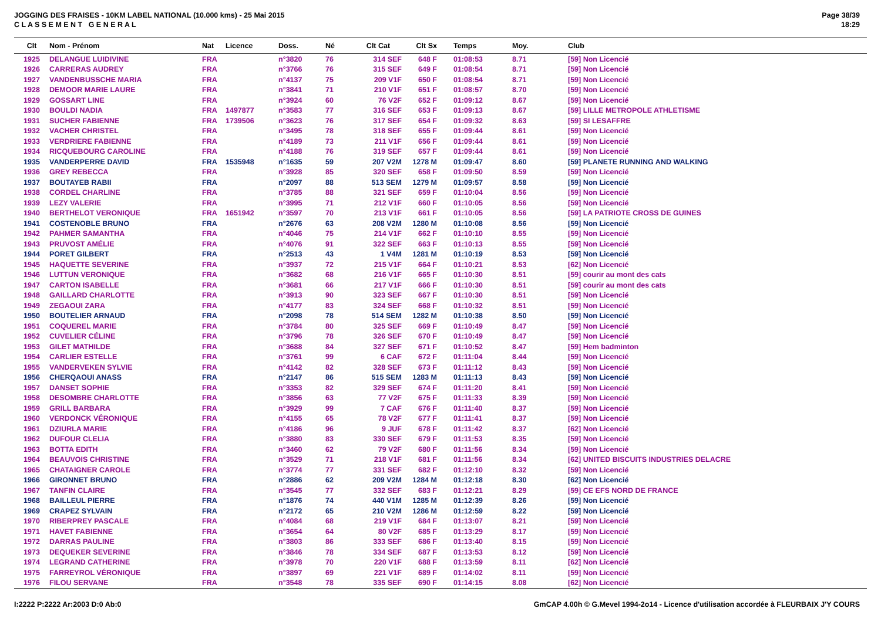JOGGING DES FRAISES - 10KM LABEL NATIONAL (10.000 kms) - 25 Mai 2015
C L A S S E M E N T G E N E R A L
Page 38/39
18:29
| Clt | Nom - Prénom | Nat | Licence | Doss. | Né | Clt Cat | Clt Sx | Temps | Moy. | Club |
| --- | --- | --- | --- | --- | --- | --- | --- | --- | --- | --- |
| 1925 | DELANGUE LUIDIVINE | FRA | | n°3820 | 76 | 314 SEF | 648 F | 01:08:53 | 8.71 | [59] Non Licencié |
| 1926 | CARRERAS AUDREY | FRA | | n°3766 | 76 | 315 SEF | 649 F | 01:08:54 | 8.71 | [59] Non Licencié |
| 1927 | VANDENBUSSCHE MARIA | FRA | | n°4137 | 75 | 209 V1F | 650 F | 01:08:54 | 8.71 | [59] Non Licencié |
| 1928 | DEMOOR MARIE LAURE | FRA | | n°3841 | 71 | 210 V1F | 651 F | 01:08:57 | 8.70 | [59] Non Licencié |
| 1929 | GOSSART LINE | FRA | | n°3924 | 60 | 76 V2F | 652 F | 01:09:12 | 8.67 | [59] Non Licencié |
| 1930 | BOULDI NADIA | FRA | 1497877 | n°3583 | 77 | 316 SEF | 653 F | 01:09:13 | 8.67 | [59] LILLE METROPOLE ATHLETISME |
| 1931 | SUCHER FABIENNE | FRA | 1739506 | n°3623 | 76 | 317 SEF | 654 F | 01:09:32 | 8.63 | [59] SI LESAFFRE |
| 1932 | VACHER CHRISTEL | FRA | | n°3495 | 78 | 318 SEF | 655 F | 01:09:44 | 8.61 | [59] Non Licencié |
| 1933 | VERDRIERE FABIENNE | FRA | | n°4189 | 73 | 211 V1F | 656 F | 01:09:44 | 8.61 | [59] Non Licencié |
| 1934 | RICQUEBOURG CAROLINE | FRA | | n°4188 | 76 | 319 SEF | 657 F | 01:09:44 | 8.61 | [59] Non Licencié |
| 1935 | VANDERPERRE DAVID | FRA | 1535948 | n°1635 | 59 | 207 V2M | 1278 M | 01:09:47 | 8.60 | [59] PLANETE RUNNING AND WALKING |
| 1936 | GREY REBECCA | FRA | | n°3928 | 85 | 320 SEF | 658 F | 01:09:50 | 8.59 | [59] Non Licencié |
| 1937 | BOUTAYEB RABII | FRA | | n°2097 | 88 | 513 SEM | 1279 M | 01:09:57 | 8.58 | [59] Non Licencié |
| 1938 | CORDEL CHARLINE | FRA | | n°3785 | 88 | 321 SEF | 659 F | 01:10:04 | 8.56 | [59] Non Licencié |
| 1939 | LEZY VALERIE | FRA | | n°3995 | 71 | 212 V1F | 660 F | 01:10:05 | 8.56 | [59] Non Licencié |
| 1940 | BERTHELOT VERONIQUE | FRA | 1651942 | n°3597 | 70 | 213 V1F | 661 F | 01:10:05 | 8.56 | [59] LA PATRIOTE CROSS DE GUINES |
| 1941 | COSTENOBLE BRUNO | FRA | | n°2676 | 63 | 208 V2M | 1280 M | 01:10:08 | 8.56 | [59] Non Licencié |
| 1942 | PAHMER SAMANTHA | FRA | | n°4046 | 75 | 214 V1F | 662 F | 01:10:10 | 8.55 | [59] Non Licencié |
| 1943 | PRUVOST AMÉLIE | FRA | | n°4076 | 91 | 322 SEF | 663 F | 01:10:13 | 8.55 | [59] Non Licencié |
| 1944 | PORET GILBERT | FRA | | n°2513 | 43 | 1 V4M | 1281 M | 01:10:19 | 8.53 | [59] Non Licencié |
| 1945 | HAQUETTE SEVERINE | FRA | | n°3937 | 72 | 215 V1F | 664 F | 01:10:21 | 8.53 | [62] Non Licencié |
| 1946 | LUTTUN VERONIQUE | FRA | | n°3682 | 68 | 216 V1F | 665 F | 01:10:30 | 8.51 | [59] courir au mont des cats |
| 1947 | CARTON ISABELLE | FRA | | n°3681 | 66 | 217 V1F | 666 F | 01:10:30 | 8.51 | [59] courir au mont des cats |
| 1948 | GAILLARD CHARLOTTE | FRA | | n°3913 | 90 | 323 SEF | 667 F | 01:10:30 | 8.51 | [59] Non Licencié |
| 1949 | ZEGAOUI ZARA | FRA | | n°4177 | 83 | 324 SEF | 668 F | 01:10:32 | 8.51 | [59] Non Licencié |
| 1950 | BOUTELIER ARNAUD | FRA | | n°2098 | 78 | 514 SEM | 1282 M | 01:10:38 | 8.50 | [59] Non Licencié |
| 1951 | COQUEREL MARIE | FRA | | n°3784 | 80 | 325 SEF | 669 F | 01:10:49 | 8.47 | [59] Non Licencié |
| 1952 | CUVELIER CÉLINE | FRA | | n°3796 | 78 | 326 SEF | 670 F | 01:10:49 | 8.47 | [59] Non Licencié |
| 1953 | GILET MATHILDE | FRA | | n°3688 | 84 | 327 SEF | 671 F | 01:10:52 | 8.47 | [59] Hem badminton |
| 1954 | CARLIER ESTELLE | FRA | | n°3761 | 99 | 6 CAF | 672 F | 01:11:04 | 8.44 | [59] Non Licencié |
| 1955 | VANDERVEKEN SYLVIE | FRA | | n°4142 | 82 | 328 SEF | 673 F | 01:11:12 | 8.43 | [59] Non Licencié |
| 1956 | CHERQAOUI ANASS | FRA | | n°2147 | 86 | 515 SEM | 1283 M | 01:11:13 | 8.43 | [59] Non Licencié |
| 1957 | DANSET SOPHIE | FRA | | n°3353 | 82 | 329 SEF | 674 F | 01:11:20 | 8.41 | [59] Non Licencié |
| 1958 | DESOMBRE CHARLOTTE | FRA | | n°3856 | 63 | 77 V2F | 675 F | 01:11:33 | 8.39 | [59] Non Licencié |
| 1959 | GRILL BARBARA | FRA | | n°3929 | 99 | 7 CAF | 676 F | 01:11:40 | 8.37 | [59] Non Licencié |
| 1960 | VERDONCK VÉRONIQUE | FRA | | n°4155 | 65 | 78 V2F | 677 F | 01:11:41 | 8.37 | [59] Non Licencié |
| 1961 | DZIURLA MARIE | FRA | | n°4186 | 96 | 9 JUF | 678 F | 01:11:42 | 8.37 | [62] Non Licencié |
| 1962 | DUFOUR CLELIA | FRA | | n°3880 | 83 | 330 SEF | 679 F | 01:11:53 | 8.35 | [59] Non Licencié |
| 1963 | BOTTA EDITH | FRA | | n°3460 | 62 | 79 V2F | 680 F | 01:11:56 | 8.34 | [59] Non Licencié |
| 1964 | BEAUVOIS CHRISTINE | FRA | | n°3529 | 71 | 218 V1F | 681 F | 01:11:56 | 8.34 | [62] UNITED BISCUITS INDUSTRIES DELACRE |
| 1965 | CHATAIGNER CAROLE | FRA | | n°3774 | 77 | 331 SEF | 682 F | 01:12:10 | 8.32 | [59] Non Licencié |
| 1966 | GIRONNET BRUNO | FRA | | n°2886 | 62 | 209 V2M | 1284 M | 01:12:18 | 8.30 | [62] Non Licencié |
| 1967 | TANFIN CLAIRE | FRA | | n°3545 | 77 | 332 SEF | 683 F | 01:12:21 | 8.29 | [59] CE EFS NORD DE FRANCE |
| 1968 | BAILLEUL PIERRE | FRA | | n°1876 | 74 | 440 V1M | 1285 M | 01:12:39 | 8.26 | [59] Non Licencié |
| 1969 | CRAPEZ SYLVAIN | FRA | | n°2172 | 65 | 210 V2M | 1286 M | 01:12:59 | 8.22 | [59] Non Licencié |
| 1970 | RIBERPREY PASCALE | FRA | | n°4084 | 68 | 219 V1F | 684 F | 01:13:07 | 8.21 | [59] Non Licencié |
| 1971 | HAVET FABIENNE | FRA | | n°3654 | 64 | 80 V2F | 685 F | 01:13:29 | 8.17 | [59] Non Licencié |
| 1972 | DARRAS PAULINE | FRA | | n°3803 | 86 | 333 SEF | 686 F | 01:13:40 | 8.15 | [59] Non Licencié |
| 1973 | DEQUEKER SEVERINE | FRA | | n°3846 | 78 | 334 SEF | 687 F | 01:13:53 | 8.12 | [59] Non Licencié |
| 1974 | LEGRAND CATHERINE | FRA | | n°3978 | 70 | 220 V1F | 688 F | 01:13:59 | 8.11 | [62] Non Licencié |
| 1975 | FARREYROL VÉRONIQUE | FRA | | n°3897 | 69 | 221 V1F | 689 F | 01:14:02 | 8.11 | [59] Non Licencié |
| 1976 | FILOU SERVANE | FRA | | n°3548 | 78 | 335 SEF | 690 F | 01:14:15 | 8.08 | [62] Non Licencié |
I:2222 P:2222 Ar:2003 D:0 Ab:0 GmCAP 4.00h © G.Mevel 1994-2o14 - Licence d'utilisation accordée à FLEURBAIX J'Y COURS